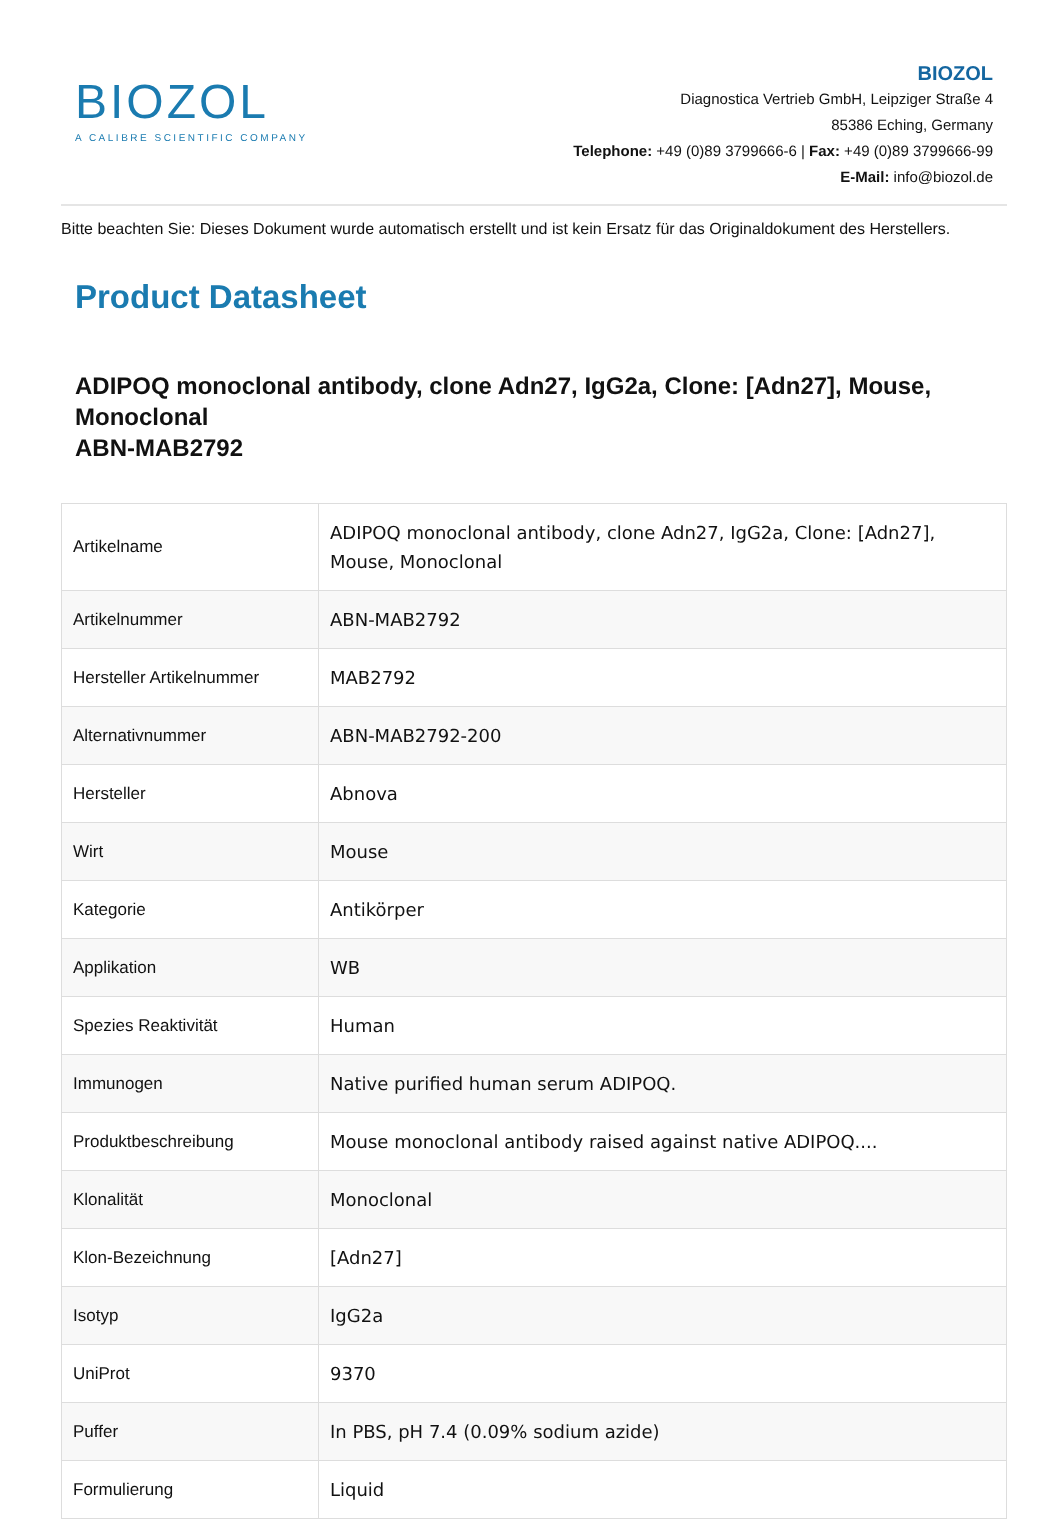BIOZOL
A CALIBRE SCIENTIFIC COMPANY
BIOZOL
Diagnostica Vertrieb GmbH, Leipziger Straße 4
85386 Eching, Germany
Telephone: +49 (0)89 3799666-6 | Fax: +49 (0)89 3799666-99
E-Mail: info@biozol.de
Bitte beachten Sie: Dieses Dokument wurde automatisch erstellt und ist kein Ersatz für das Originaldokument des Herstellers.
Product Datasheet
ADIPOQ monoclonal antibody, clone Adn27, IgG2a, Clone: [Adn27], Mouse, Monoclonal
ABN-MAB2792
| Artikelname | ADIPOQ monoclonal antibody, clone Adn27, IgG2a, Clone: [Adn27], Mouse, Monoclonal |
| Artikelnummer | ABN-MAB2792 |
| Hersteller Artikelnummer | MAB2792 |
| Alternativnummer | ABN-MAB2792-200 |
| Hersteller | Abnova |
| Wirt | Mouse |
| Kategorie | Antikörper |
| Applikation | WB |
| Spezies Reaktivität | Human |
| Immunogen | Native purified human serum ADIPOQ. |
| Produktbeschreibung | Mouse monoclonal antibody raised against native ADIPOQ.... |
| Klonalität | Monoclonal |
| Klon-Bezeichnung | [Adn27] |
| Isotyp | IgG2a |
| UniProt | 9370 |
| Puffer | In PBS, pH 7.4 (0.09% sodium azide) |
| Formulierung | Liquid |